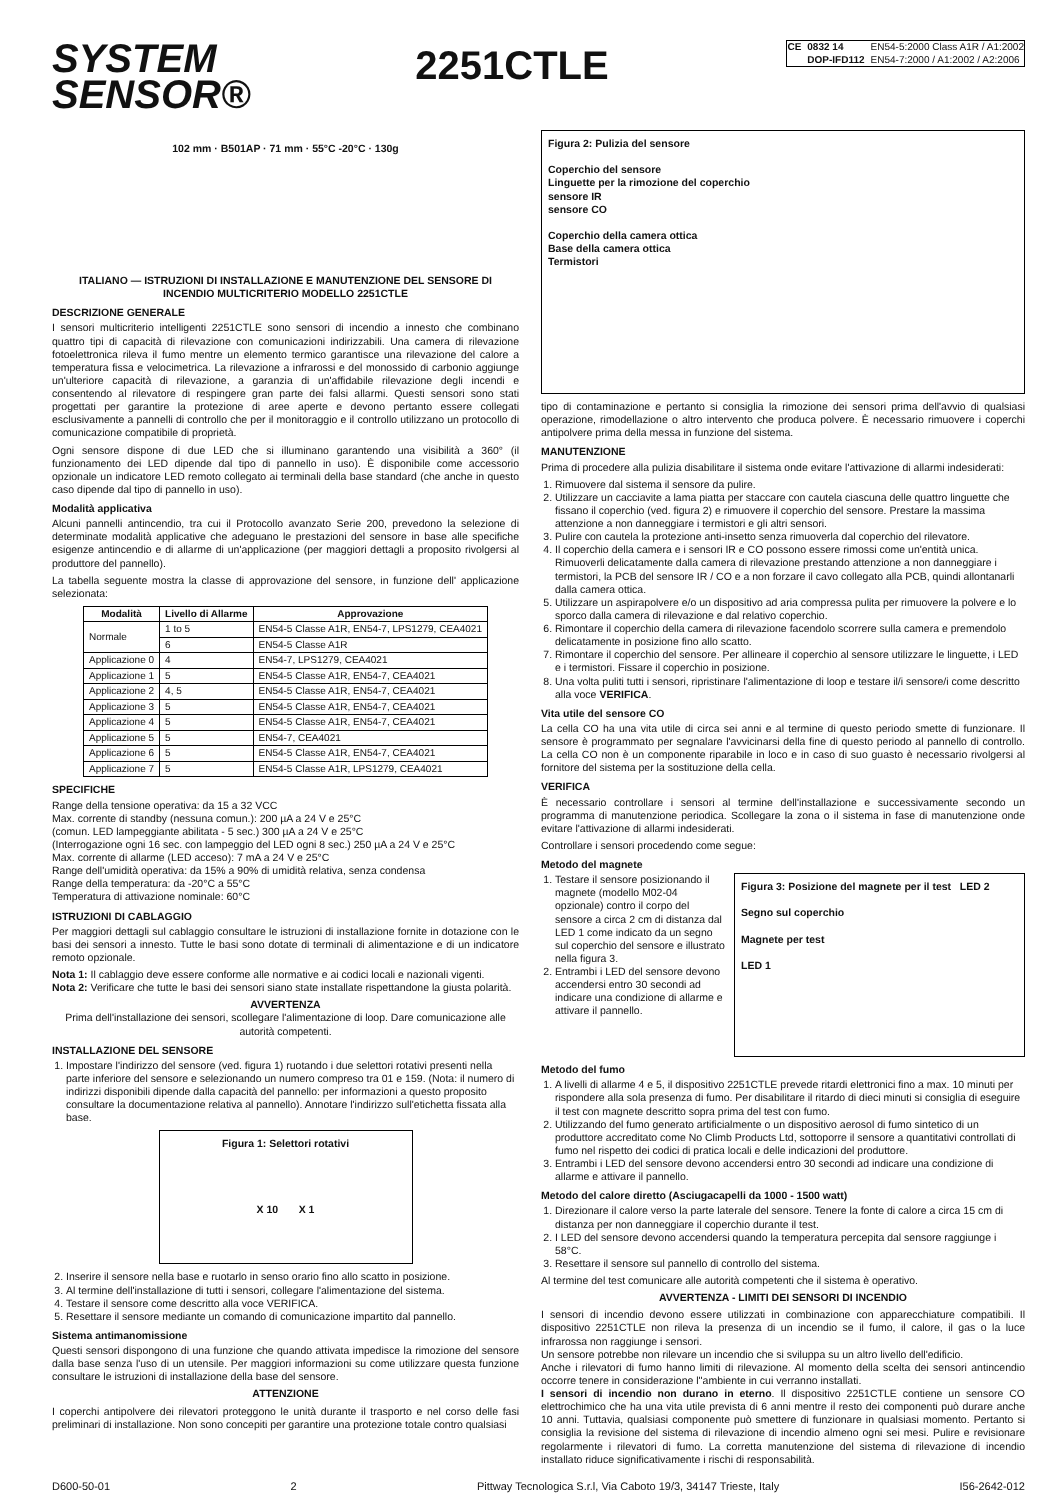SYSTEM
SENSOR®
2251CTLE
CE 0832 14
DOP-IFD112 EN54-5:2000 Class A1R / A1:2002
EN54-7:2000 / A1:2002 / A2:2006
102 mm · B501AP · 71 mm · 55°C -20°C · 130g
ITALIANO — ISTRUZIONI DI INSTALLAZIONE E MANUTENZIONE DEL SENSORE DI INCENDIO MULTICRITERIO MODELLO 2251CTLE
DESCRIZIONE GENERALE
I sensori multicriterio intelligenti 2251CTLE sono sensori di incendio a innesto che combinano quattro tipi di capacità di rilevazione con comunicazioni indirizzabili. Una camera di rilevazione fotoelettronica rileva il fumo mentre un elemento termico garantisce una rilevazione del calore a temperatura fissa e velocimetrica. La rilevazione a infrarossi e del monossido di carbonio aggiunge un'ulteriore capacità di rilevazione, a garanzia di un'affidabile rilevazione degli incendi e consentendo al rilevatore di respingere gran parte dei falsi allarmi. Questi sensori sono stati progettati per garantire la protezione di aree aperte e devono pertanto essere collegati esclusivamente a pannelli di controllo che per il monitoraggio e il controllo utilizzano un protocollo di comunicazione compatibile di proprietà.
Ogni sensore dispone di due LED che si illuminano garantendo una visibilità a 360° (il funzionamento dei LED dipende dal tipo di pannello in uso). È disponibile come accessorio opzionale un indicatore LED remoto collegato ai terminali della base standard (che anche in questo caso dipende dal tipo di pannello in uso).
Modalità applicativa
Alcuni pannelli antincendio, tra cui il Protocollo avanzato Serie 200, prevedono la selezione di determinate modalità applicative che adeguano le prestazioni del sensore in base alle specifiche esigenze antincendio e di allarme di un'applicazione (per maggiori dettagli a proposito rivolgersi al produttore del pannello).
La tabella seguente mostra la classe di approvazione del sensore, in funzione dell' applicazione selezionata:
| Modalità | Livello di Allarme | Approvazione |
| --- | --- | --- |
| Normale | 1 to 5 | EN54-5 Classe A1R, EN54-7, LPS1279, CEA4021 |
| | 6 | EN54-5 Classe A1R |
| Applicazione 0 | 4 | EN54-7, LPS1279, CEA4021 |
| Applicazione 1 | 5 | EN54-5 Classe A1R, EN54-7, CEA4021 |
| Applicazione 2 | 4, 5 | EN54-5 Classe A1R, EN54-7, CEA4021 |
| Applicazione 3 | 5 | EN54-5 Classe A1R, EN54-7, CEA4021 |
| Applicazione 4 | 5 | EN54-5 Classe A1R, EN54-7, CEA4021 |
| Applicazione 5 | 5 | EN54-7, CEA4021 |
| Applicazione 6 | 5 | EN54-5 Classe A1R, EN54-7, CEA4021 |
| Applicazione 7 | 5 | EN54-5 Classe A1R, LPS1279, CEA4021 |
SPECIFICHE
Range della tensione operativa: da 15 a 32 VCC
Max. corrente di standby (nessuna comun.): 200 µA a 24 V e 25°C
(comun. LED lampeggiante abilitata - 5 sec.) 300 µA a 24 V e 25°C
(Interrogazione ogni 16 sec. con lampeggio del LED ogni 8 sec.) 250 µA a 24 V e 25°C
Max. corrente di allarme (LED acceso): 7 mA a 24 V e 25°C
Range dell'umidità operativa: da 15% a 90% di umidità relativa, senza condensa
Range della temperatura: da -20°C a 55°C
Temperatura di attivazione nominale: 60°C
ISTRUZIONI DI CABLAGGIO
Per maggiori dettagli sul cablaggio consultare le istruzioni di installazione fornite in dotazione con le basi dei sensori a innesto. Tutte le basi sono dotate di terminali di alimentazione e di un indicatore remoto opzionale.
Nota 1: Il cablaggio deve essere conforme alle normative e ai codici locali e nazionali vigenti.
Nota 2: Verificare che tutte le basi dei sensori siano state installate rispettandone la giusta polarità.
AVVERTENZA
Prima dell'installazione dei sensori, scollegare l'alimentazione di loop. Dare comunicazione alle autorità competenti.
INSTALLAZIONE DEL SENSORE
1. Impostare l'indirizzo del sensore (ved. figura 1) ruotando i due selettori rotativi presenti nella parte inferiore del sensore e selezionando un numero compreso tra 01 e 159. (Nota: il numero di indirizzi disponibili dipende dalla capacità del pannello: per informazioni a questo proposito consultare la documentazione relativa al pannello). Annotare l'indirizzo sull'etichetta fissata alla base.
Figura 1: Selettori rotativi
X 10 X 1
2. Inserire il sensore nella base e ruotarlo in senso orario fino allo scatto in posizione.
3. Al termine dell'installazione di tutti i sensori, collegare l'alimentazione del sistema.
4. Testare il sensore come descritto alla voce VERIFICA.
5. Resettare il sensore mediante un comando di comunicazione impartito dal pannello.
Sistema antimanomissione
Questi sensori dispongono di una funzione che quando attivata impedisce la rimozione del sensore dalla base senza l'uso di un utensile. Per maggiori informazioni su come utilizzare questa funzione consultare le istruzioni di installazione della base del sensore.
ATTENZIONE
I coperchi antipolvere dei rilevatori proteggono le unità durante il trasporto e nel corso delle fasi preliminari di installazione. Non sono concepiti per garantire una protezione totale contro qualsiasi
Figura 2: Pulizia del sensore
Coperchio del sensore
Linguette per la rimozione del coperchio
sensore IR
sensore CO
Coperchio della camera ottica
Base della camera ottica
Termistori
tipo di contaminazione e pertanto si consiglia la rimozione dei sensori prima dell'avvio di qualsiasi operazione, rimodellazione o altro intervento che produca polvere. È necessario rimuovere i coperchi antipolvere prima della messa in funzione del sistema.
MANUTENZIONE
Prima di procedere alla pulizia disabilitare il sistema onde evitare l'attivazione di allarmi indesiderati:
1. Rimuovere dal sistema il sensore da pulire.
2. Utilizzare un cacciavite a lama piatta per staccare con cautela ciascuna delle quattro linguette che fissano il coperchio (ved. figura 2) e rimuovere il coperchio del sensore. Prestare la massima attenzione a non danneggiare i termistori e gli altri sensori.
3. Pulire con cautela la protezione anti-insetto senza rimuoverla dal coperchio del rilevatore.
4. Il coperchio della camera e i sensori IR e CO possono essere rimossi come un'entità unica. Rimuoverli delicatamente dalla camera di rilevazione prestando attenzione a non danneggiare i termistori, la PCB del sensore IR / CO e a non forzare il cavo collegato alla PCB, quindi allontanarli dalla camera ottica.
5. Utilizzare un aspirapolvere e/o un dispositivo ad aria compressa pulita per rimuovere la polvere e lo sporco dalla camera di rilevazione e dal relativo coperchio.
6. Rimontare il coperchio della camera di rilevazione facendolo scorrere sulla camera e premendolo delicatamente in posizione fino allo scatto.
7. Rimontare il coperchio del sensore. Per allineare il coperchio al sensore utilizzare le linguette, i LED e i termistori. Fissare il coperchio in posizione.
8. Una volta puliti tutti i sensori, ripristinare l'alimentazione di loop e testare il/i sensore/i come descritto alla voce VERIFICA.
Vita utile del sensore CO
La cella CO ha una vita utile di circa sei anni e al termine di questo periodo smette di funzionare. Il sensore è programmato per segnalare l'avvicinarsi della fine di questo periodo al pannello di controllo. La cella CO non è un componente riparabile in loco e in caso di suo guasto è necessario rivolgersi al fornitore del sistema per la sostituzione della cella.
VERIFICA
È necessario controllare i sensori al termine dell'installazione e successivamente secondo un programma di manutenzione periodica. Scollegare la zona o il sistema in fase di manutenzione onde evitare l'attivazione di allarmi indesiderati.
Controllare i sensori procedendo come segue:
Metodo del magnete
1. Testare il sensore posizionando il magnete (modello M02-04 opzionale) contro il corpo del sensore a circa 2 cm di distanza dal LED 1 come indicato da un segno sul coperchio del sensore e illustrato nella figura 3.
2. Entrambi i LED del sensore devono accendersi entro 30 secondi ad indicare una condizione di allarme e attivare il pannello.
Figura 3: Posizione del magnete per il test LED 2
Segno sul coperchio
Magnete per test
LED 1
Metodo del fumo
1. A livelli di allarme 4 e 5, il dispositivo 2251CTLE prevede ritardi elettronici fino a max. 10 minuti per rispondere alla sola presenza di fumo. Per disabilitare il ritardo di dieci minuti si consiglia di eseguire il test con magnete descritto sopra prima del test con fumo.
2. Utilizzando del fumo generato artificialmente o un dispositivo aerosol di fumo sintetico di un produttore accreditato come No Climb Products Ltd, sottoporre il sensore a quantitativi controllati di fumo nel rispetto dei codici di pratica locali e delle indicazioni del produttore.
3. Entrambi i LED del sensore devono accendersi entro 30 secondi ad indicare una condizione di allarme e attivare il pannello.
Metodo del calore diretto (Asciugacapelli da 1000 - 1500 watt)
1. Direzionare il calore verso la parte laterale del sensore. Tenere la fonte di calore a circa 15 cm di distanza per non danneggiare il coperchio durante il test.
2. I LED del sensore devono accendersi quando la temperatura percepita dal sensore raggiunge i 58°C.
3. Resettare il sensore sul pannello di controllo del sistema.
Al termine del test comunicare alle autorità competenti che il sistema è operativo.
AVVERTENZA - LIMITI DEI SENSORI DI INCENDIO
I sensori di incendio devono essere utilizzati in combinazione con apparecchiature compatibili. Il dispositivo 2251CTLE non rileva la presenza di un incendio se il fumo, il calore, il gas o la luce infrarossa non raggiunge i sensori.
Un sensore potrebbe non rilevare un incendio che si sviluppa su un altro livello dell'edificio.
Anche i rilevatori di fumo hanno limiti di rilevazione. Al momento della scelta dei sensori antincendio occorre tenere in considerazione l''ambiente in cui verranno installati.
I sensori di incendio non durano in eterno. Il dispositivo 2251CTLE contiene un sensore CO elettrochimico che ha una vita utile prevista di 6 anni mentre il resto dei componenti può durare anche 10 anni. Tuttavia, qualsiasi componente può smettere di funzionare in qualsiasi momento. Pertanto si consiglia la revisione del sistema di rilevazione di incendio almeno ogni sei mesi. Pulire e revisionare regolarmente i rilevatori di fumo. La corretta manutenzione del sistema di rilevazione di incendio installato riduce significativamente i rischi di responsabilità.
D600-50-01 2 Pittway Tecnologica S.r.l, Via Caboto 19/3, 34147 Trieste, Italy I56-2642-012